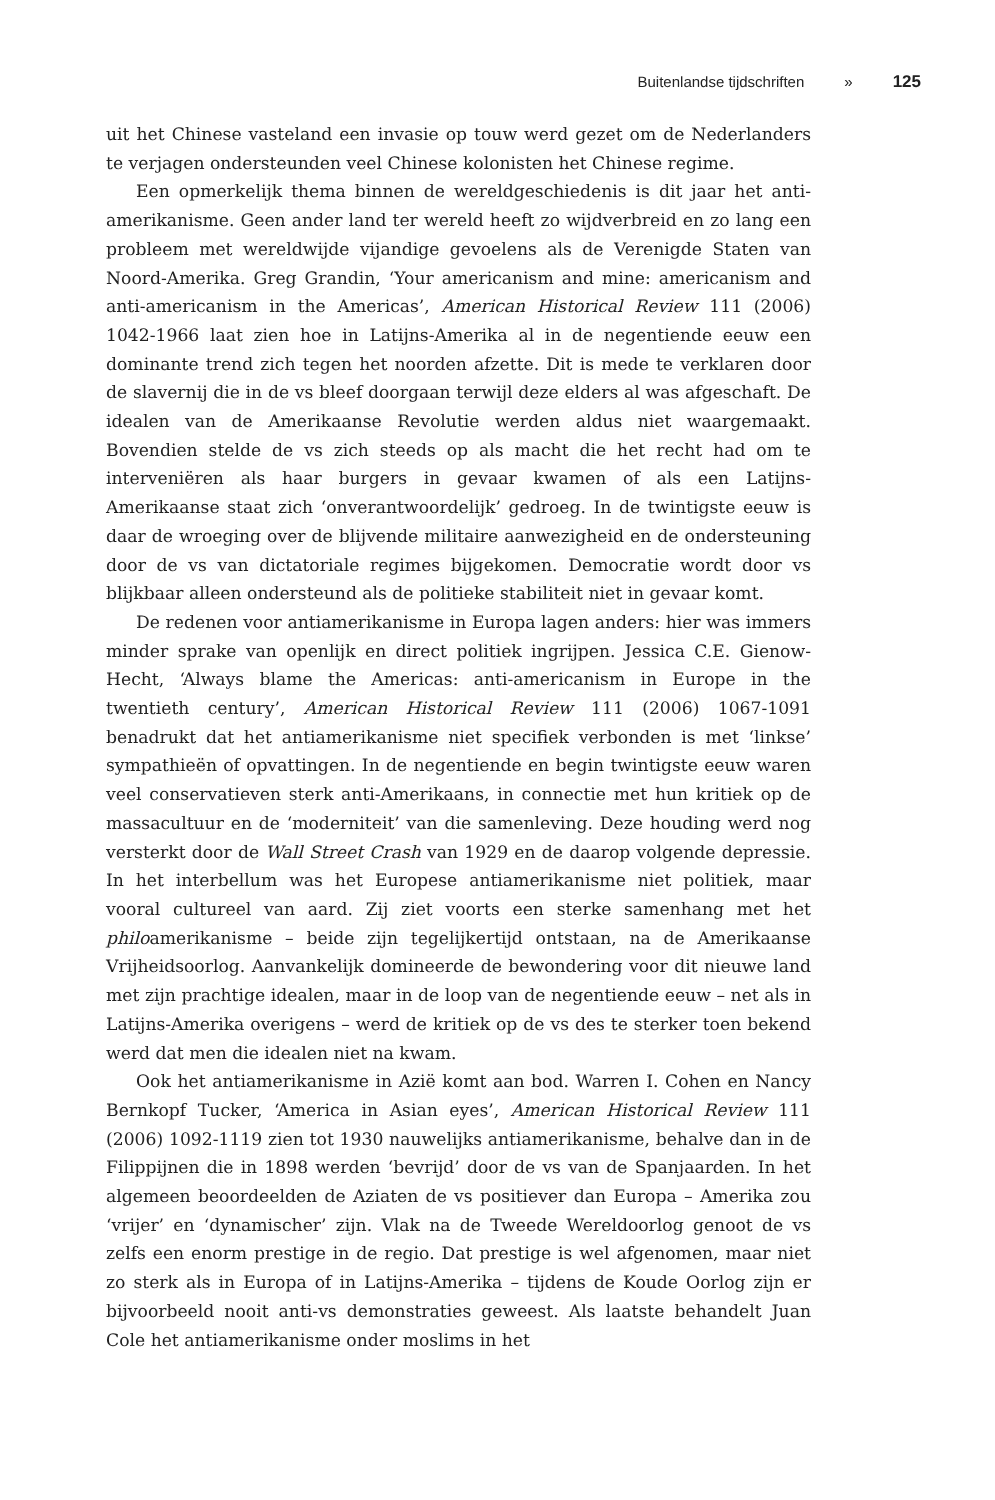Buitenlandse tijdschriften » 125
uit het Chinese vasteland een invasie op touw werd gezet om de Nederlanders te verjagen ondersteunden veel Chinese kolonisten het Chinese regime.
Een opmerkelijk thema binnen de wereldgeschiedenis is dit jaar het anti-amerikanisme. Geen ander land ter wereld heeft zo wijdverbreid en zo lang een probleem met wereldwijde vijandige gevoelens als de Verenigde Staten van Noord-Amerika. Greg Grandin, ‘Your americanism and mine: americanism and anti-americanism in the Americas’, American Historical Review 111 (2006) 1042-1966 laat zien hoe in Latijns-Amerika al in de negentiende eeuw een dominante trend zich tegen het noorden afzette. Dit is mede te verklaren door de slavernij die in de vs bleef doorgaan terwijl deze elders al was afgeschaft. De idealen van de Amerikaanse Revolutie werden aldus niet waargemaakt. Bovendien stelde de vs zich steeds op als macht die het recht had om te interveniëren als haar burgers in gevaar kwamen of als een Latijns-Amerikaanse staat zich ‘onverantwoordelijk’ gedroeg. In de twintigste eeuw is daar de wroeging over de blijvende militaire aanwezigheid en de ondersteuning door de vs van dictatoriale regimes bijgekomen. Democratie wordt door vs blijkbaar alleen ondersteund als de politieke stabiliteit niet in gevaar komt.
De redenen voor antiamerikanisme in Europa lagen anders: hier was immers minder sprake van openlijk en direct politiek ingrijpen. Jessica C.E. Gienow-Hecht, ‘Always blame the Americas: anti-americanism in Europe in the twentieth century’, American Historical Review 111 (2006) 1067-1091 benadrukt dat het antiamerikanisme niet specifiek verbonden is met ‘linkse’ sympathieën of opvattingen. In de negentiende en begin twintigste eeuw waren veel conservatieven sterk anti-Amerikaans, in connectie met hun kritiek op de massacultuur en de ‘moderniteit’ van die samenleving. Deze houding werd nog versterkt door de Wall Street Crash van 1929 en de daarop volgende depressie. In het interbellum was het Europese antiamerikanisme niet politiek, maar vooral cultureel van aard. Zij ziet voorts een sterke samenhang met het philoamerikanisme – beide zijn tegelijkertijd ontstaan, na de Amerikaanse Vrijheidsoorlog. Aanvankelijk domineerde de bewondering voor dit nieuwe land met zijn prachtige idealen, maar in de loop van de negentiende eeuw – net als in Latijns-Amerika overigens – werd de kritiek op de vs des te sterker toen bekend werd dat men die idealen niet na kwam.
Ook het antiamerikanisme in Azië komt aan bod. Warren I. Cohen en Nancy Bernkopf Tucker, ‘America in Asian eyes’, American Historical Review 111 (2006) 1092-1119 zien tot 1930 nauwelijks antiamerikanisme, behalve dan in de Filippijnen die in 1898 werden ‘bevrijd’ door de vs van de Spanjaarden. In het algemeen beoordeelden de Aziaten de vs positiever dan Europa – Amerika zou ‘vrijer’ en ‘dynamischer’ zijn. Vlak na de Tweede Wereldoorlog genoot de vs zelfs een enorm prestige in de regio. Dat prestige is wel afgenomen, maar niet zo sterk als in Europa of in Latijns-Amerika – tijdens de Koude Oorlog zijn er bijvoorbeeld nooit anti-vs demonstraties geweest. Als laatste behandelt Juan Cole het antiamerikanisme onder moslims in het